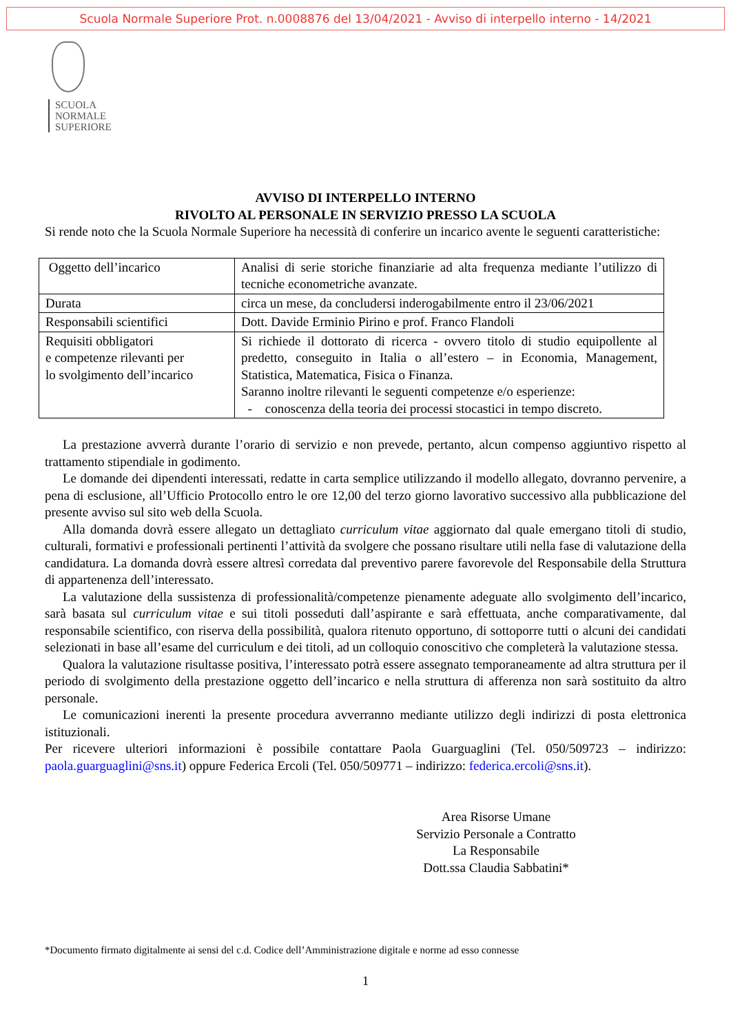Scuola Normale Superiore Prot. n.0008876 del 13/04/2021 - Avviso di interpello interno - 14/2021
SCUOLA
NORMALE
SUPERIORE
AVVISO DI INTERPELLO INTERNO
RIVOLTO AL PERSONALE IN SERVIZIO PRESSO LA SCUOLA
Si rende noto che la Scuola Normale Superiore ha necessità di conferire un incarico avente le seguenti caratteristiche:
| Oggetto dell’incarico | Analisi di serie storiche finanziarie ad alta frequenza mediante l’utilizzo di tecniche econometriche avanzate. |
| Durata | circa un mese, da concludersi inderogabilmente entro il 23/06/2021 |
| Responsabili scientifici | Dott. Davide Erminio Pirino e prof. Franco Flandoli |
| Requisiti obbligatori e competenze rilevanti per lo svolgimento dell’incarico | Si richiede il dottorato di ricerca - ovvero titolo di studio equipollente al predetto, conseguito in Italia o all’estero – in Economia, Management, Statistica, Matematica, Fisica o Finanza. Saranno inoltre rilevanti le seguenti competenze e/o esperienze: - conoscenza della teoria dei processi stocastici in tempo discreto. |
La prestazione avverrà durante l’orario di servizio e non prevede, pertanto, alcun compenso aggiuntivo rispetto al trattamento stipendiale in godimento.
Le domande dei dipendenti interessati, redatte in carta semplice utilizzando il modello allegato, dovranno pervenire, a pena di esclusione, all’Ufficio Protocollo entro le ore 12,00 del terzo giorno lavorativo successivo alla pubblicazione del presente avviso sul sito web della Scuola.
Alla domanda dovrà essere allegato un dettagliato curriculum vitae aggiornato dal quale emergano titoli di studio, culturali, formativi e professionali pertinenti l’attività da svolgere che possano risultare utili nella fase di valutazione della candidatura. La domanda dovrà essere altresì corredata dal preventivo parere favorevole del Responsabile della Struttura di appartenenza dell’interessato.
La valutazione della sussistenza di professionalità/competenze pienamente adeguate allo svolgimento dell’incarico, sarà basata sul curriculum vitae e sui titoli posseduti dall’aspirante e sarà effettuata, anche comparativamente, dal responsabile scientifico, con riserva della possibilità, qualora ritenuto opportuno, di sottoporre tutti o alcuni dei candidati selezionati in base all’esame del curriculum e dei titoli, ad un colloquio conoscitivo che completerà la valutazione stessa.
Qualora la valutazione risultasse positiva, l’interessato potrà essere assegnato temporaneamente ad altra struttura per il periodo di svolgimento della prestazione oggetto dell’incarico e nella struttura di afferenza non sarà sostituito da altro personale.
Le comunicazioni inerenti la presente procedura avverranno mediante utilizzo degli indirizzi di posta elettronica istituzionali.
Per ricevere ulteriori informazioni è possibile contattare Paola Guarguaglini (Tel. 050/509723 – indirizzo: paola.guarguaglini@sns.it) oppure Federica Ercoli (Tel. 050/509771 – indirizzo: federica.ercoli@sns.it).
Area Risorse Umane
Servizio Personale a Contratto
La Responsabile
Dott.ssa Claudia Sabbatini*
*Documento firmato digitalmente ai sensi del c.d. Codice dell’Amministrazione digitale e norme ad esso connesse
1